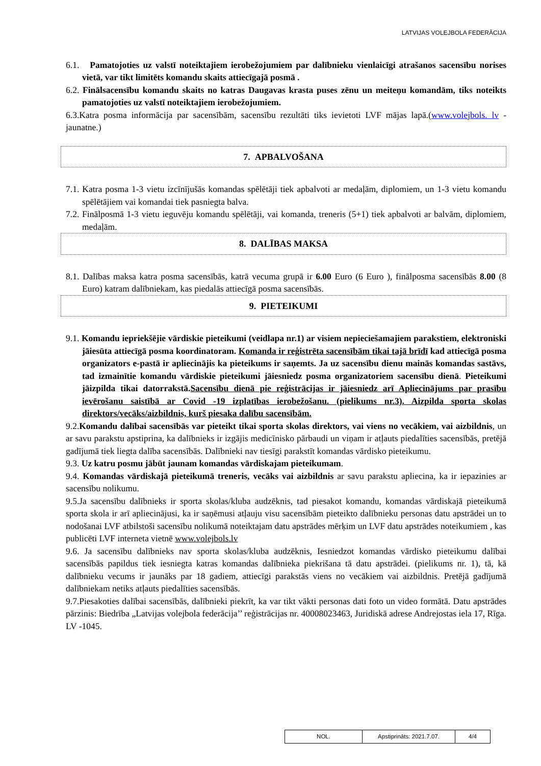LATVIJAS VOLEJBOLA FEDERĀCIJA
6.1. Pamatojoties uz valstī noteiktajiem ierobežojumiem par dalībnieku vienlaicīgi atrašanos sacensību norises vietā, var tikt limitēts komandu skaits attiecīgajā posmā .
6.2. Finālsacensību komandu skaits no katras Daugavas krasta puses zēnu un meiteņu komandām, tiks noteikts pamatojoties uz valstī noteiktajiem ierobežojumiem.
6.3.Katra posma informācija par sacensībām, sacensību rezultāti tiks ievietoti LVF mājas lapā.(www.volejbols. lv - jaunatne.)
7. APBALVOŠANA
7.1. Katra posma 1-3 vietu izcīnījušās komandas spēlētāji tiek apbalvoti ar medaļām, diplomiem, un 1-3 vietu komandu spēlētājiem vai komandai tiek pasniegta balva.
7.2. Finālposmā 1-3 vietu ieguvēju komandu spēlētāji, vai komanda, treneris (5+1) tiek apbalvoti ar balvām, diplomiem, medaļām.
8. DALĪBAS MAKSA
8.1. Dalības maksa katra posma sacensībās, katrā vecuma grupā ir 6.00 Euro (6 Euro ), finālposma sacensībās 8.00 (8 Euro) katram dalībniekam, kas piedalās attiecīgā posma sacensībās.
9. PIETEIKUMI
9.1. Komandu iepriekšējie vārdiskie pieteikumi (veidlapa nr.1) ar visiem nepieciešamajiem parakstiem, elektroniski jāiesūta attiecīgā posma koordinatoram. Komanda ir reģistrēta sacensībām tikai tajā brīdī kad attiecīgā posma organizators e-pastā ir apliecinājis ka pieteikums ir saņemts. Ja uz sacensību dienu mainās komandas sastāvs, tad izmainītie komandu vārdiskie pieteikumi jāiesniedz posma organizatoriem sacensību dienā. Pieteikumi jāizpilda tikai datorrakstā.Sacensību dienā pie reģistrācijas ir jāiesniedz arī Apliecinājums par prasību ievērošanu saistībā ar Covid -19 izplatības ierobežošanu. (pielikums nr.3). Aizpilda sporta skolas direktors/vecāks/aizbildnis, kurš piesaka dalību sacensībām.
9.2.Komandu dalībai sacensībās var pieteikt tikai sporta skolas direktors, vai viens no vecākiem, vai aizbildnis, un ar savu parakstu apstiprina, ka dalībnieks ir izgājis medicīnisko pārbaudi un viņam ir atļauts piedalīties sacensībās, pretējā gadījumā tiek liegta dalība sacensībās. Dalībnieki nav tiesīgi parakstīt komandas vārdisko pieteikumu.
9.3. Uz katru posmu jābūt jaunam komandas vārdiskajam pieteikumam.
9.4. Komandas vārdiskajā pieteikumā treneris, vecāks vai aizbildnis ar savu parakstu apliecina, ka ir iepazinies ar sacensību nolikumu.
9.5.Ja sacensību dalībnieks ir sporta skolas/kluba audzēknis, tad piesakot komandu, komandas vārdiskajā pieteikumā sporta skola ir arī apliecinājusi, ka ir saņēmusi atļauju visu sacensībām pieteikto dalībnieku personas datu apstrādei un to nodošanai LVF atbilstoši sacensību nolikumā noteiktajam datu apstrādes mērķim un LVF datu apstrādes noteikumiem , kas publicēti LVF interneta vietnē www.volejbols.lv
9.6. Ja sacensību dalībnieks nav sporta skolas/kluba audzēknis, Iesniedzot komandas vārdisko pieteikumu dalībai sacensībās papildus tiek iesniegta katras komandas dalībnieka piekrišana tā datu apstrādei. (pielikums nr. 1), tā, kā dalībnieku vecums ir jaunāks par 18 gadiem, attiecīgi parakstās viens no vecākiem vai aizbildnis. Pretējā gadījumā dalībniekam netiks atļauts piedalīties sacensībās.
9.7.Piesakoties dalībai sacensībās, dalībnieki piekrīt, ka var tikt vākti personas dati foto un video formātā. Datu apstrādes pārzinis: Biedrība „Latvijas volejbola federācija’’ reģistrācijas nr. 40008023463, Juridiskā adrese Andrejostas iela 17, Rīga. LV -1045.
| NOL. | Apstiprināts: 2021.7.07. | 4/4 |